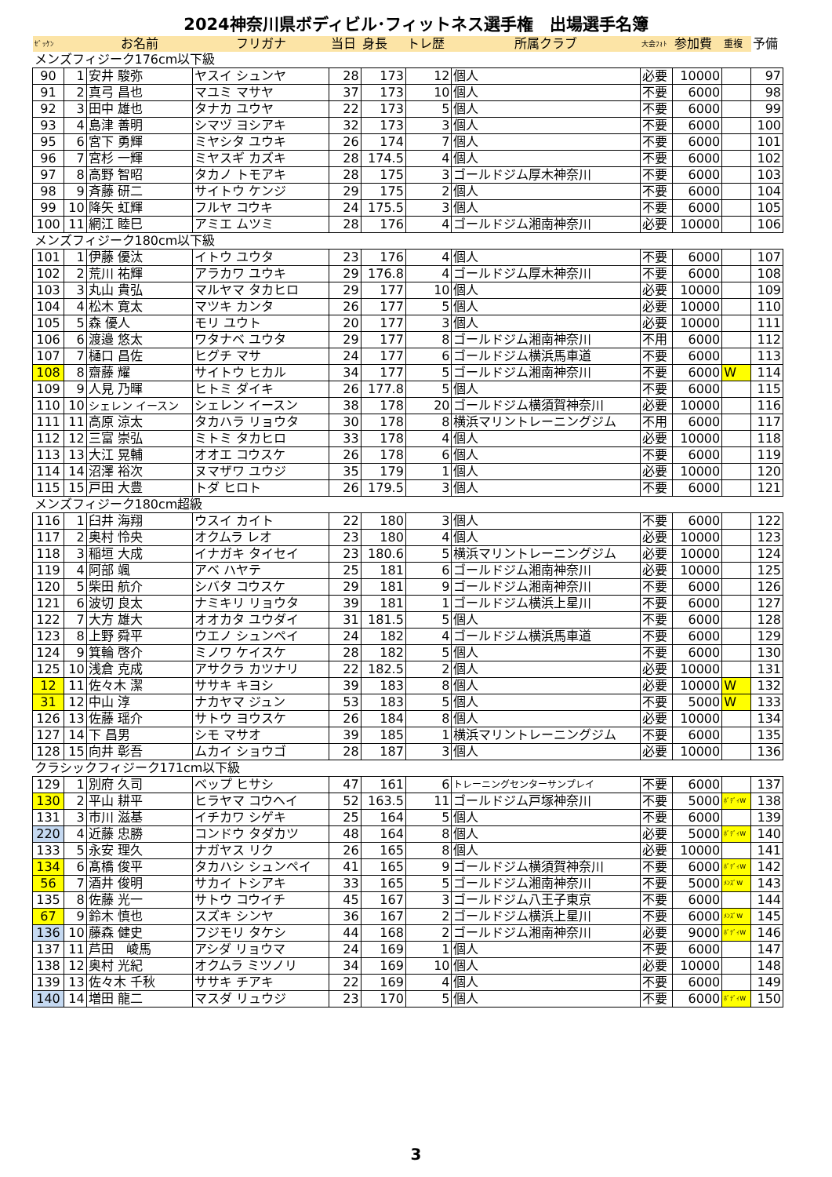2024神奈川県ボディビル･フィットネス選手権　出場選手名簿
| ｾﾞｯｹﾝ | | お名前 | フリガナ | 当日 | 身長 | トレ歴 | 所属クラブ | 大会ﾌｫﾄ | 参加費 | 重複 | 予備 |
| メンズフィジーク176cm以下級 | | | | | | | | | | | |
| 90 | 1 | 安井 駿弥 | ヤスイ シュンヤ | 28 | 173 | 12 | 個人 | 必要 | 10000 | | 97 |
| 91 | 2 | 真弓 昌也 | マユミ マサヤ | 37 | 173 | 10 | 個人 | 不要 | 6000 | | 98 |
| 92 | 3 | 田中 雄也 | タナカ ユウヤ | 22 | 173 | 5 | 個人 | 不要 | 6000 | | 99 |
| 93 | 4 | 島津 善明 | シマヅ ヨシアキ | 32 | 173 | 3 | 個人 | 不要 | 6000 | | 100 |
| 95 | 6 | 宮下 勇輝 | ミヤシタ ユウキ | 26 | 174 | 7 | 個人 | 不要 | 6000 | | 101 |
| 96 | 7 | 宮杉 一輝 | ミヤスギ カズキ | 28 | 174.5 | 4 | 個人 | 不要 | 6000 | | 102 |
| 97 | 8 | 高野 智昭 | タカノ トモアキ | 28 | 175 | 3 | ゴールドジム厚木神奈川 | 不要 | 6000 | | 103 |
| 98 | 9 | 斉藤 研二 | サイトウ ケンジ | 29 | 175 | 2 | 個人 | 不要 | 6000 | | 104 |
| 99 | 10 | 降矢 虹輝 | フルヤ コウキ | 24 | 175.5 | 3 | 個人 | 不要 | 6000 | | 105 |
| 100 | 11 | 網江 睦巳 | アミエ ムツミ | 28 | 176 | 4 | ゴールドジム湘南神奈川 | 必要 | 10000 | | 106 |
| メンズフィジーク180cm以下級 | | | | | | | | | | | |
| 101 | 1 | 伊藤 優汰 | イトウ ユウタ | 23 | 176 | 4 | 個人 | 不要 | 6000 | | 107 |
| 102 | 2 | 荒川 祐輝 | アラカワ ユウキ | 29 | 176.8 | 4 | ゴールドジム厚木神奈川 | 不要 | 6000 | | 108 |
| 103 | 3 | 丸山 貴弘 | マルヤマ タカヒロ | 29 | 177 | 10 | 個人 | 必要 | 10000 | | 109 |
| 104 | 4 | 松木 寛太 | マツキ カンタ | 26 | 177 | 5 | 個人 | 必要 | 10000 | | 110 |
| 105 | 5 | 森 優人 | モリ ユウト | 20 | 177 | 3 | 個人 | 必要 | 10000 | | 111 |
| 106 | 6 | 渡邉 悠太 | ワタナベ ユウタ | 29 | 177 | 8 | ゴールドジム湘南神奈川 | 不用 | 6000 | | 112 |
| 107 | 7 | 樋口 昌佐 | ヒグチ マサ | 24 | 177 | 6 | ゴールドジム横浜馬車道 | 不要 | 6000 | | 113 |
| 108 | 8 | 齋藤 耀 | サイトウ ヒカル | 34 | 177 | 5 | ゴールドジム湘南神奈川 | 不要 | 6000 | W | 114 |
| 109 | 9 | 人見 乃暉 | ヒトミ ダイキ | 26 | 177.8 | 5 | 個人 | 不要 | 6000 | | 115 |
| 110 | 10 | シェレン イースン | シェレン イースン | 38 | 178 | 20 | ゴールドジム横須賀神奈川 | 必要 | 10000 | | 116 |
| 111 | 11 | 高原 涼太 | タカハラ リョウタ | 30 | 178 | 8 | 横浜マリントレーニングジム | 不用 | 6000 | | 117 |
| 112 | 12 | 三富 崇弘 | ミトミ タカヒロ | 33 | 178 | 4 | 個人 | 必要 | 10000 | | 118 |
| 113 | 13 | 大江 晃輔 | オオエ コウスケ | 26 | 178 | 6 | 個人 | 不要 | 6000 | | 119 |
| 114 | 14 | 沼澤 裕次 | ヌマザワ ユウジ | 35 | 179 | 1 | 個人 | 必要 | 10000 | | 120 |
| 115 | 15 | 戸田 大豊 | トダ ヒロト | 26 | 179.5 | 3 | 個人 | 不要 | 6000 | | 121 |
| メンズフィジーク180cm超級 | | | | | | | | | | | |
| 116 | 1 | 臼井 海翔 | ウスイ カイト | 22 | 180 | 3 | 個人 | 不要 | 6000 | | 122 |
| 117 | 2 | 奥村 怜央 | オクムラ レオ | 23 | 180 | 4 | 個人 | 必要 | 10000 | | 123 |
| 118 | 3 | 稲垣 大成 | イナガキ タイセイ | 23 | 180.6 | 5 | 横浜マリントレーニングジム | 必要 | 10000 | | 124 |
| 119 | 4 | 阿部 颯 | アベ ハヤテ | 25 | 181 | 6 | ゴールドジム湘南神奈川 | 必要 | 10000 | | 125 |
| 120 | 5 | 柴田 航介 | シバタ コウスケ | 29 | 181 | 9 | ゴールドジム湘南神奈川 | 不要 | 6000 | | 126 |
| 121 | 6 | 波切 良太 | ナミキリ リョウタ | 39 | 181 | 1 | ゴールドジム横浜上星川 | 不要 | 6000 | | 127 |
| 122 | 7 | 大方 雄大 | オオカタ ユウダイ | 31 | 181.5 | 5 | 個人 | 不要 | 6000 | | 128 |
| 123 | 8 | 上野 舜平 | ウエノ シュンペイ | 24 | 182 | 4 | ゴールドジム横浜馬車道 | 不要 | 6000 | | 129 |
| 124 | 9 | 箕輪 啓介 | ミノワ ケイスケ | 28 | 182 | 5 | 個人 | 不要 | 6000 | | 130 |
| 125 | 10 | 浅倉 克成 | アサクラ カツナリ | 22 | 182.5 | 2 | 個人 | 必要 | 10000 | | 131 |
| 12 | 11 | 佐々木 潔 | ササキ キヨシ | 39 | 183 | 8 | 個人 | 必要 | 10000 | W | 132 |
| 31 | 12 | 中山 淳 | ナカヤマ ジュン | 53 | 183 | 5 | 個人 | 不要 | 5000 | W | 133 |
| 126 | 13 | 佐藤 瑶介 | サトウ ヨウスケ | 26 | 184 | 8 | 個人 | 必要 | 10000 | | 134 |
| 127 | 14 | 下 昌男 | シモ マサオ | 39 | 185 | 1 | 横浜マリントレーニングジム | 不要 | 6000 | | 135 |
| 128 | 15 | 向井 彰吾 | ムカイ ショウゴ | 28 | 187 | 3 | 個人 | 必要 | 10000 | | 136 |
| クラシックフィジーク171cm以下級 | | | | | | | | | | | |
| 129 | 1 | 別府 久司 | ベップ ヒサシ | 47 | 161 | 6 | トレーニングセンターサンプレイ | 不要 | 6000 | | 137 |
| 130 | 2 | 平山 耕平 | ヒラヤマ コウヘイ | 52 | 163.5 | 11 | ゴールドジム戸塚神奈川 | 不要 | 5000 | ﾎﾞﾃﾞｨW | 138 |
| 131 | 3 | 市川 滋基 | イチカワ シゲキ | 25 | 164 | 5 | 個人 | 不要 | 6000 | | 139 |
| 220 | 4 | 近藤 忠勝 | コンドウ タダカツ | 48 | 164 | 8 | 個人 | 必要 | 5000 | ﾎﾞﾃﾞｨW | 140 |
| 133 | 5 | 永安 理久 | ナガヤス リク | 26 | 165 | 8 | 個人 | 必要 | 10000 | | 141 |
| 134 | 6 | 髙橋 俊平 | タカハシ シュンペイ | 41 | 165 | 9 | ゴールドジム横須賀神奈川 | 不要 | 6000 | ﾎﾞﾃﾞｨW | 142 |
| 56 | 7 | 酒井 俊明 | サカイ トシアキ | 33 | 165 | 5 | ゴールドジム湘南神奈川 | 不要 | 5000 | ﾒﾝｽﾞW | 143 |
| 135 | 8 | 佐藤 光一 | サトウ コウイチ | 45 | 167 | 3 | ゴールドジム八王子東京 | 不要 | 6000 | | 144 |
| 67 | 9 | 鈴木 慎也 | スズキ シンヤ | 36 | 167 | 2 | ゴールドジム横浜上星川 | 不要 | 6000 | ﾒﾝｽﾞW | 145 |
| 136 | 10 | 藤森 健史 | フジモリ タケシ | 44 | 168 | 2 | ゴールドジム湘南神奈川 | 必要 | 9000 | ﾎﾞﾃﾞｨW | 146 |
| 137 | 11 | 芦田 崚馬 | アシダ リョウマ | 24 | 169 | 1 | 個人 | 不要 | 6000 | | 147 |
| 138 | 12 | 奥村 光紀 | オクムラ ミツノリ | 34 | 169 | 10 | 個人 | 必要 | 10000 | | 148 |
| 139 | 13 | 佐々木 千秋 | ササキ チアキ | 22 | 169 | 4 | 個人 | 不要 | 6000 | | 149 |
| 140 | 14 | 増田 龍二 | マスダ リュウジ | 23 | 170 | 5 | 個人 | 不要 | 6000 | ﾎﾞﾃﾞｨW | 150 |
3